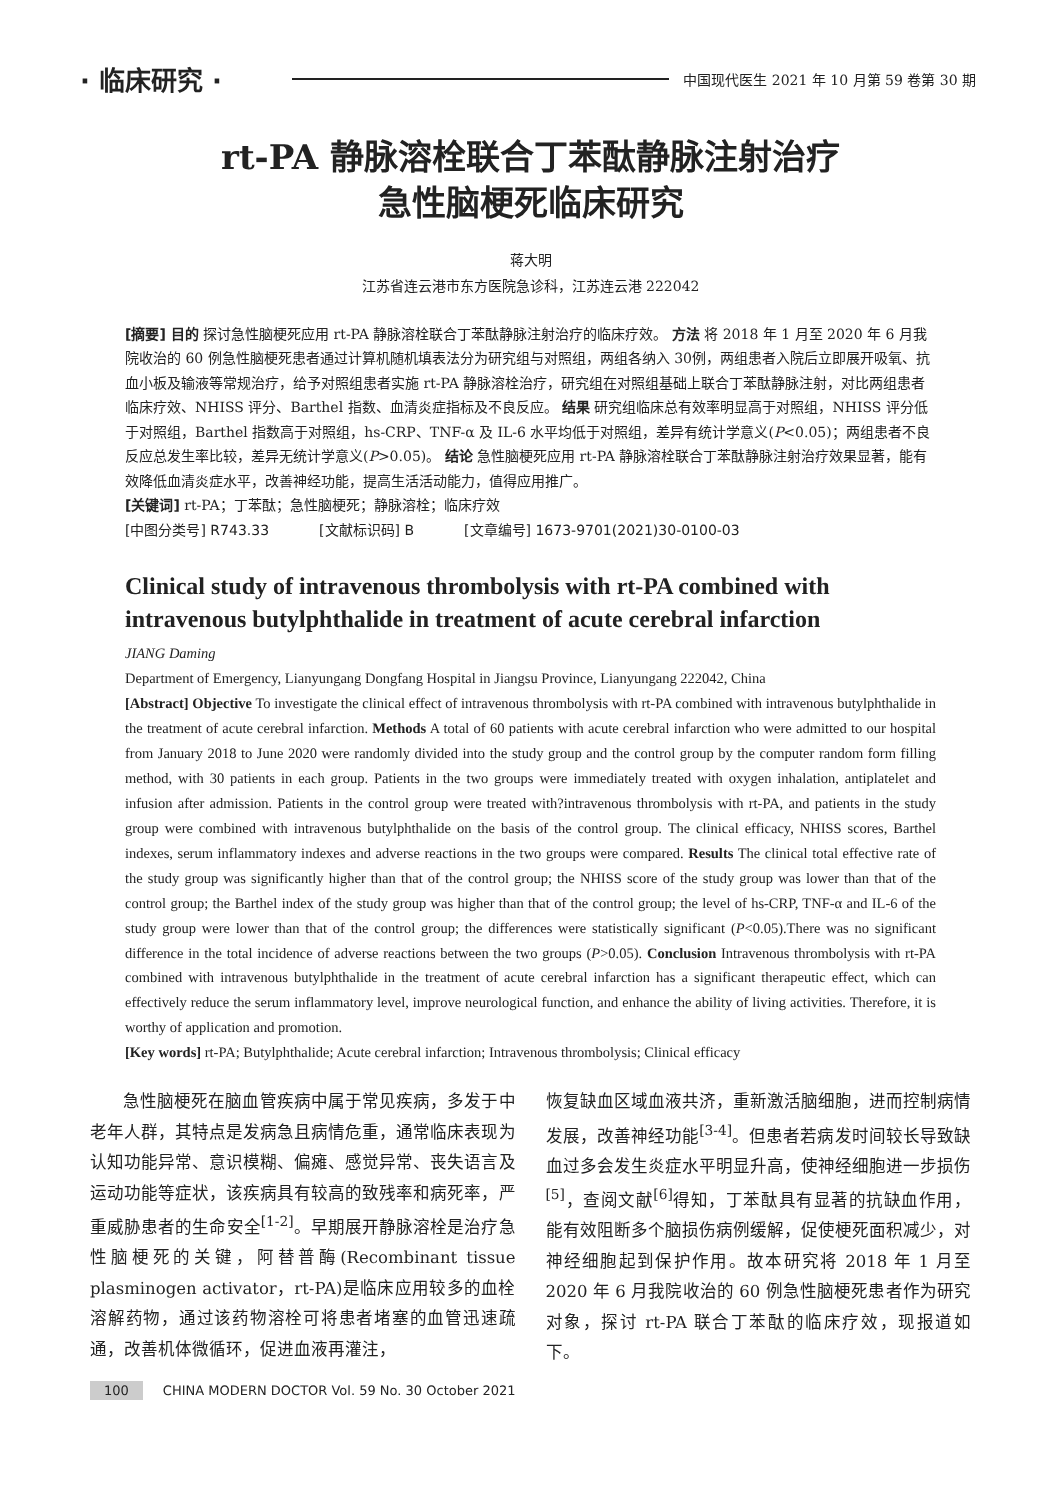· 临床研究 · 中国现代医生 2021 年 10 月第 59 卷第 30 期
rt-PA 静脉溶栓联合丁苯酞静脉注射治疗
急性脑梗死临床研究
蒋大明
江苏省连云港市东方医院急诊科，江苏连云港 222042
[摘要] 目的 探讨急性脑梗死应用 rt-PA 静脉溶栓联合丁苯酞静脉注射治疗的临床疗效。 方法 将 2018 年 1 月至 2020 年 6 月我院收治的 60 例急性脑梗死患者通过计算机随机填表法分为研究组与对照组，两组各纳入 30例，两组患者入院后立即展开吸氧、抗血小板及输液等常规治疗，给予对照组患者实施 rt-PA 静脉溶栓治疗，研究组在对照组基础上联合丁苯酞静脉注射，对比两组患者临床疗效、NHISS 评分、Barthel 指数、血清炎症指标及不良反应。 结果 研究组临床总有效率明显高于对照组，NHISS 评分低于对照组，Barthel 指数高于对照组，hs-CRP、TNF-α 及 IL-6 水平均低于对照组，差异有统计学意义(P<0.05)；两组患者不良反应总发生率比较，差异无统计学意义(P>0.05)。 结论 急性脑梗死应用 rt-PA 静脉溶栓联合丁苯酞静脉注射治疗效果显著，能有效降低血清炎症水平，改善神经功能，提高生活活动能力，值得应用推广。
[关键词] rt-PA；丁苯酞；急性脑梗死；静脉溶栓；临床疗效
[中图分类号] R743.33 [文献标识码] B [文章编号] 1673-9701(2021)30-0100-03
Clinical study of intravenous thrombolysis with rt-PA combined with intravenous butylphthalide in treatment of acute cerebral infarction
JIANG Daming
Department of Emergency, Lianyungang Dongfang Hospital in Jiangsu Province, Lianyungang 222042, China
[Abstract] Objective To investigate the clinical effect of intravenous thrombolysis with rt-PA combined with intravenous butylphthalide in the treatment of acute cerebral infarction. Methods A total of 60 patients with acute cerebral infarction who were admitted to our hospital from January 2018 to June 2020 were randomly divided into the study group and the control group by the computer random form filling method, with 30 patients in each group. Patients in the two groups were immediately treated with oxygen inhalation, antiplatelet and infusion after admission. Patients in the control group were treated with?intravenous thrombolysis with rt-PA, and patients in the study group were combined with intravenous butylphthalide on the basis of the control group. The clinical efficacy, NHISS scores, Barthel indexes, serum inflammatory indexes and adverse reactions in the two groups were compared. Results The clinical total effective rate of the study group was significantly higher than that of the control group; the NHISS score of the study group was lower than that of the control group; the Barthel index of the study group was higher than that of the control group; the level of hs-CRP, TNF-α and IL-6 of the study group were lower than that of the control group; the differences were statistically significant (P<0.05).There was no significant difference in the total incidence of adverse reactions between the two groups (P>0.05). Conclusion Intravenous thrombolysis with rt-PA combined with intravenous butylphthalide in the treatment of acute cerebral infarction has a significant therapeutic effect, which can effectively reduce the serum inflammatory level, improve neurological function, and enhance the ability of living activities. Therefore, it is worthy of application and promotion.
[Key words] rt-PA; Butylphthalide; Acute cerebral infarction; Intravenous thrombolysis; Clinical efficacy
急性脑梗死在脑血管疾病中属于常见疾病，多发于中老年人群，其特点是发病急且病情危重，通常临床表现为认知功能异常、意识模糊、偏瘫、感觉异常、丧失语言及运动功能等症状，该疾病具有较高的致残率和病死率，严重威胁患者的生命安全<sup>[1-2]</sup>。早期展开静脉溶栓是治疗急性脑梗死的关键，阿替普酶(Recombinant tissue plasminogen activator，rt-PA)是临床应用较多的血栓溶解药物，通过该药物溶栓可将患者堵塞的血管迅速疏通，改善机体微循环，促进血液再灌注，
恢复缺血区域血液共济，重新激活脑细胞，进而控制病情发展，改善神经功能<sup>[3-4]</sup>。但患者若病发时间较长导致缺血过多会发生炎症水平明显升高，使神经细胞进一步损伤<sup>[5]</sup>，查阅文献<sup>[6]</sup>得知，丁苯酞具有显著的抗缺血作用，能有效阻断多个脑损伤病例缓解，促使梗死面积减少，对神经细胞起到保护作用。故本研究将 2018 年 1 月至 2020 年 6 月我院收治的 60 例急性脑梗死患者作为研究对象，探讨 rt-PA 联合丁苯酞的临床疗效，现报道如下。
100 CHINA MODERN DOCTOR Vol. 59 No. 30 October 2021